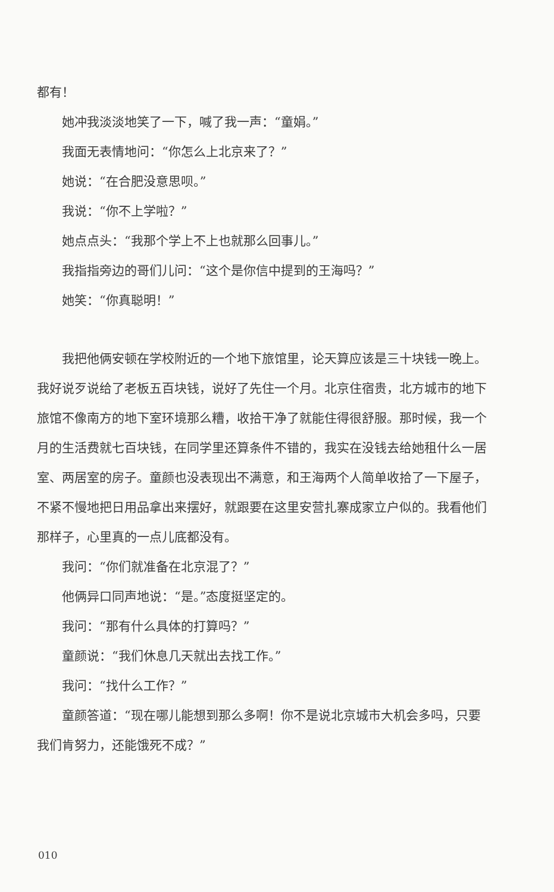都有！
她冲我淡淡地笑了一下，喊了我一声：“童娟。”
我面无表情地问：“你怎么上北京来了？”
她说：“在合肥没意思呗。”
我说：“你不上学啦？”
她点点头：“我那个学上不上也就那么回事儿。”
我指指旁边的哥们儿问：“这个是你信中提到的王海吗？”
她笑：“你真聪明！”
我把他俩安顿在学校附近的一个地下旅馆里，论天算应该是三十块钱一晚上。我好说歹说给了老板五百块钱，说好了先住一个月。北京住宿贵，北方城市的地下旅馆不像南方的地下室环境那么糟，收拾干净了就能住得很舒服。那时候，我一个月的生活费就七百块钱，在同学里还算条件不错的，我实在没钱去给她租什么一居室、两居室的房子。童颜也没表现出不满意，和王海两个人简单收拾了一下屋子，不紧不慢地把日用品拿出来摆好，就跟要在这里安营扎寨成家立户似的。我看他们那样子，心里真的一点儿底都没有。
我问：“你们就准备在北京混了？”
他俩异口同声地说：“是。”态度挺坚定的。
我问：“那有什么具体的打算吗？”
童颜说：“我们休息几天就出去找工作。”
我问：“找什么工作？”
童颜答道：“现在哪儿能想到那么多啊！你不是说北京城市大机会多吗，只要我们肯努力，还能饿死不成？”
010